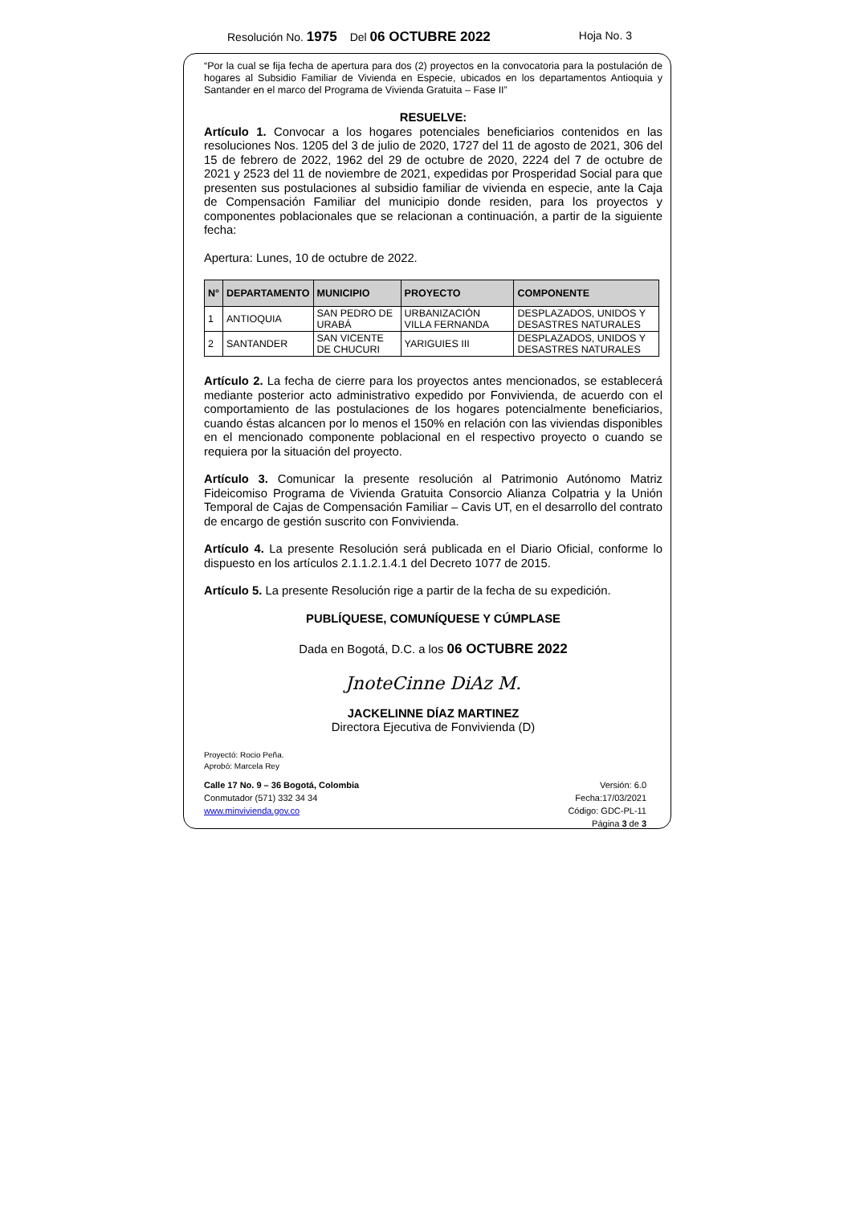Resolución No. 1975 Del 06 OCTUBRE 2022 Hoja No. 3
“Por la cual se fija fecha de apertura para dos (2) proyectos en la convocatoria para la postulación de hogares al Subsidio Familiar de Vivienda en Especie, ubicados en los departamentos Antioquia y Santander en el marco del Programa de Vivienda Gratuita – Fase II”
RESUELVE:
Artículo 1. Convocar a los hogares potenciales beneficiarios contenidos en las resoluciones Nos. 1205 del 3 de julio de 2020, 1727 del 11 de agosto de 2021, 306 del 15 de febrero de 2022, 1962 del 29 de octubre de 2020, 2224 del 7 de octubre de 2021 y 2523 del 11 de noviembre de 2021, expedidas por Prosperidad Social para que presenten sus postulaciones al subsidio familiar de vivienda en especie, ante la Caja de Compensación Familiar del municipio donde residen, para los proyectos y componentes poblacionales que se relacionan a continuación, a partir de la siguiente fecha:
Apertura: Lunes, 10 de octubre de 2022.
| N° | DEPARTAMENTO | MUNICIPIO | PROYECTO | COMPONENTE |
| --- | --- | --- | --- | --- |
| 1 | ANTIOQUIA | SAN PEDRO DE URABÁ | URBANIZACIÓN VILLA FERNANDA | DESPLAZADOS, UNIDOS Y DESASTRES NATURALES |
| 2 | SANTANDER | SAN VICENTE DE CHUCURI | YARIGUIES III | DESPLAZADOS, UNIDOS Y DESASTRES NATURALES |
Artículo 2. La fecha de cierre para los proyectos antes mencionados, se establecerá mediante posterior acto administrativo expedido por Fonvivienda, de acuerdo con el comportamiento de las postulaciones de los hogares potencialmente beneficiarios, cuando éstas alcancen por lo menos el 150% en relación con las viviendas disponibles en el mencionado componente poblacional en el respectivo proyecto o cuando se requiera por la situación del proyecto.
Artículo 3. Comunicar la presente resolución al Patrimonio Autónomo Matriz Fideicomiso Programa de Vivienda Gratuita Consorcio Alianza Colpatria y la Unión Temporal de Cajas de Compensación Familiar – Cavis UT, en el desarrollo del contrato de encargo de gestión suscrito con Fonvivienda.
Artículo 4. La presente Resolución será publicada en el Diario Oficial, conforme lo dispuesto en los artículos 2.1.1.2.1.4.1 del Decreto 1077 de 2015.
Artículo 5. La presente Resolución rige a partir de la fecha de su expedición.
PUBLÍQUESE, COMUNÍQUESE Y CÚMPLASE
Dada en Bogotá, D.C. a los 06 OCTUBRE 2022
JnoteCinne DiAz M.
JACKELINNE DÍAZ MARTINEZ
Directora Ejecutiva de Fonvivienda (D)
Proyectó: Rocio Peña.
Aprobó: Marcela Rey
Calle 17 No. 9 – 36 Bogotá, Colombia
Conmutador (571) 332 34 34
www.minvivienda.gov.co
Versión: 6.0
Fecha:17/03/2021
Código: GDC-PL-11
Página 3 de 3